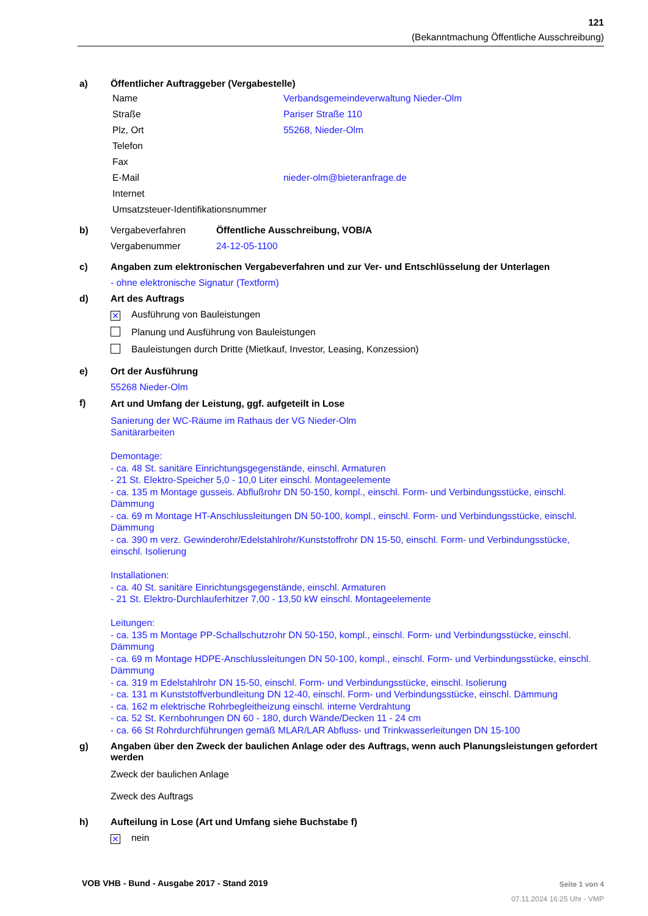121
(Bekanntmachung Öffentliche Ausschreibung)
a) Öffentlicher Auftraggeber (Vergabestelle)
| Name | Verbandsgemeindeverwaltung Nieder-Olm |
| Straße | Pariser Straße 110 |
| Plz, Ort | 55268, Nieder-Olm |
| Telefon | |
| Fax | |
| E-Mail | nieder-olm@bieteranfrage.de |
| Internet | |
| Umsatzsteuer-Identifikationsnummer | |
b)
| Vergabeverfahren | Öffentliche Ausschreibung, VOB/A |
| Vergabenummer | 24-12-05-1100 |
c) Angaben zum elektronischen Vergabeverfahren und zur Ver- und Entschlüsselung der Unterlagen
- ohne elektronische Signatur (Textform)
d) Art des Auftrags
✕ Ausführung von Bauleistungen
Planung und Ausführung von Bauleistungen
Bauleistungen durch Dritte (Mietkauf, Investor, Leasing, Konzession)
e) Ort der Ausführung
55268 Nieder-Olm
f)
Art und Umfang der Leistung, ggf. aufgeteilt in Lose
Sanierung der WC-Räume im Rathaus der VG Nieder-Olm
Sanitärarbeiten
Demontage:
- ca. 48 St. sanitäre Einrichtungsgegenstände, einschl. Armaturen
- 21 St. Elektro-Speicher 5,0 - 10,0 Liter einschl. Montageelemente
- ca. 135 m Montage gusseis. Abflußrohr DN 50-150, kompl., einschl. Form- und Verbindungsstücke, einschl. Dämmung
- ca. 69 m Montage HT-Anschlussleitungen DN 50-100, kompl., einschl. Form- und Verbindungsstücke, einschl. Dämmung
- ca. 390 m verz. Gewinderohr/Edelstahlrohr/Kunststoffrohr DN 15-50, einschl. Form- und Verbindungsstücke, einschl. Isolierung
Installationen:
- ca. 40 St. sanitäre Einrichtungsgegenstände, einschl. Armaturen
- 21 St. Elektro-Durchlauferhitzer 7,00 - 13,50 kW einschl. Montageelemente
Leitungen:
- ca. 135 m Montage PP-Schallschutzrohr DN 50-150, kompl., einschl. Form- und Verbindungsstücke, einschl. Dämmung
- ca. 69 m Montage HDPE-Anschlussleitungen DN 50-100, kompl., einschl. Form- und Verbindungsstücke, einschl. Dämmung
- ca. 319 m Edelstahlrohr DN 15-50, einschl. Form- und Verbindungsstücke, einschl. Isolierung
- ca. 131 m Kunststoffverbundleitung DN 12-40, einschl. Form- und Verbindungsstücke, einschl. Dämmung
- ca. 162 m elektrische Rohrbegleitheizung einschl. interne Verdrahtung
- ca. 52 St. Kernbohrungen DN 60 - 180, durch Wände/Decken 11 - 24 cm
- ca. 66 St Rohrdurchführungen gemäß MLAR/LAR Abfluss- und Trinkwasserleitungen DN 15-100
g) Angaben über den Zweck der baulichen Anlage oder des Auftrags, wenn auch Planungsleistungen gefordert werden
Zweck der baulichen Anlage
Zweck des Auftrags
h) Aufteilung in Lose (Art und Umfang siehe Buchstabe f)
✕ nein
VOB VHB - Bund - Ausgabe 2017 - Stand 2019
Seite 1 von 4
07.11.2024 16:25 Uhr - VMP